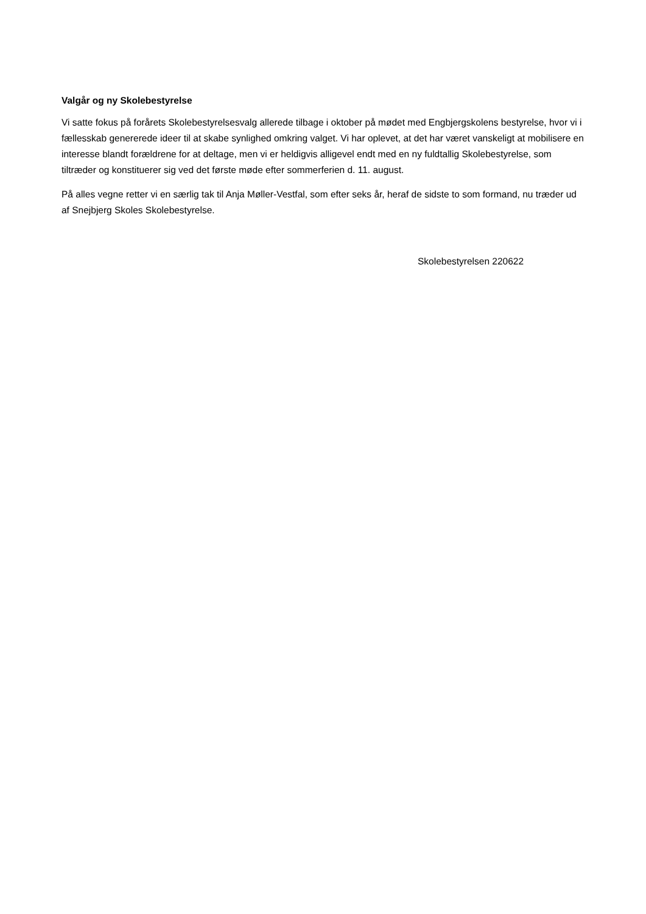Valgår og ny Skolebestyrelse
Vi satte fokus på forårets Skolebestyrelsesvalg allerede tilbage i oktober på mødet med Engbjergskolens bestyrelse, hvor vi i fællesskab genererede ideer til at skabe synlighed omkring valget. Vi har oplevet, at det har været vanskeligt at mobilisere en interesse blandt forældrene for at deltage, men vi er heldigvis alligevel endt med en ny fuldtallig Skolebestyrelse, som tiltræder og konstituerer sig ved det første møde efter sommerferien d. 11. august.
På alles vegne retter vi en særlig tak til Anja Møller-Vestfal, som efter seks år, heraf de sidste to som formand, nu træder ud af Snejbjerg Skoles Skolebestyrelse.
Skolebestyrelsen 220622